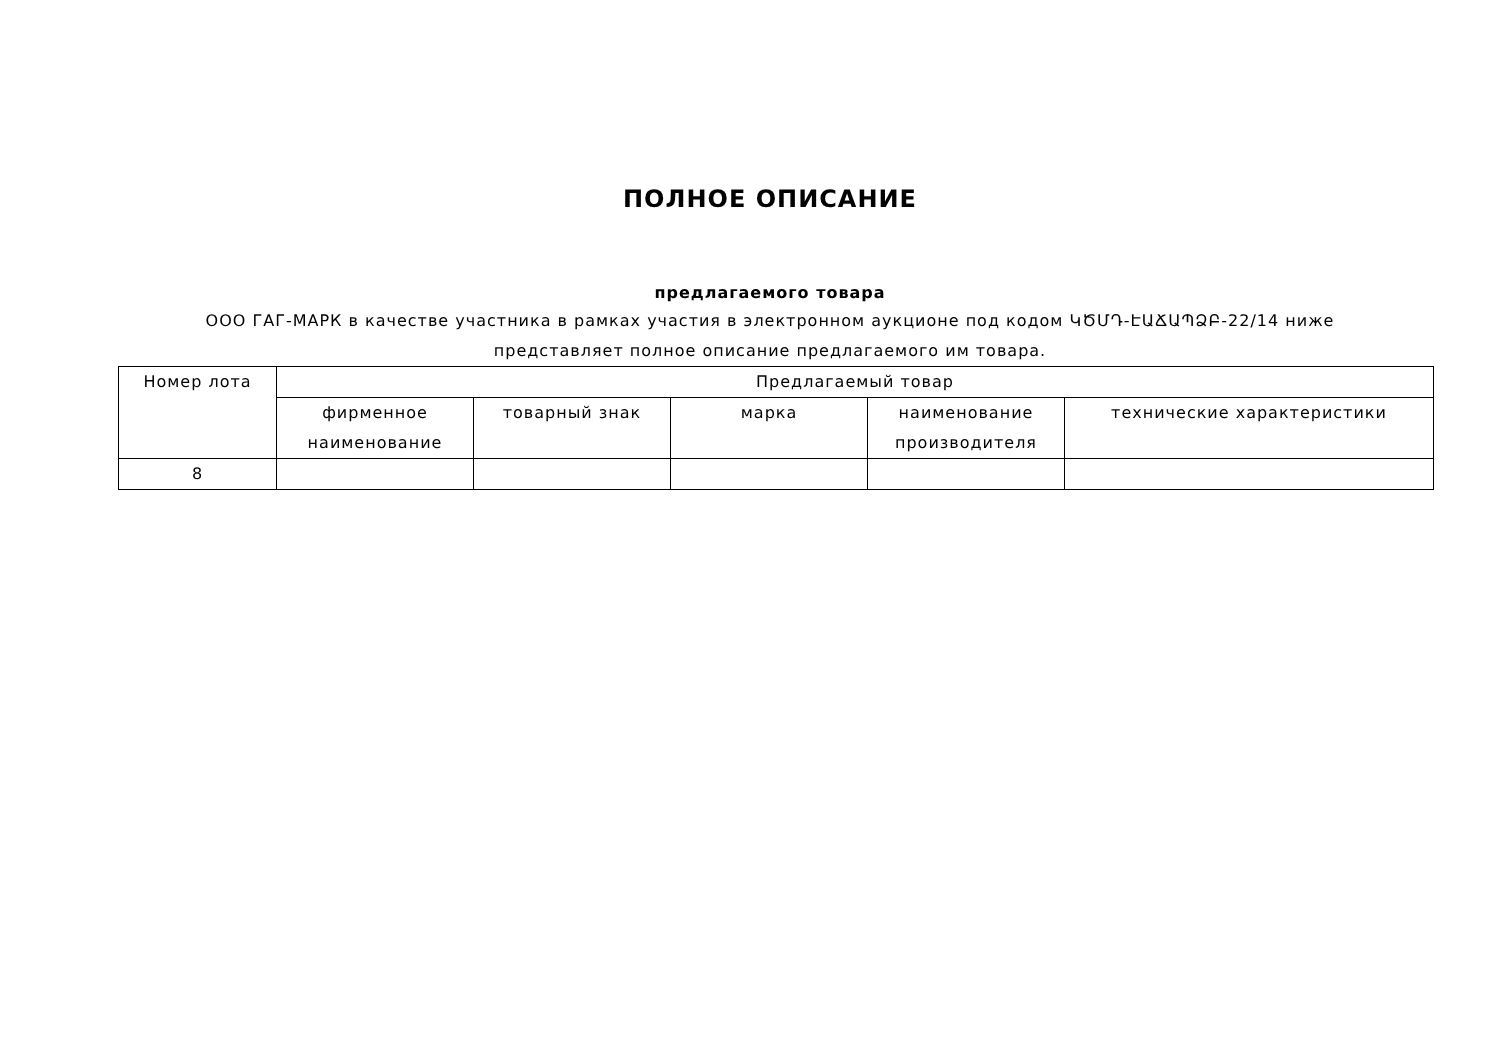ПОЛНОЕ ОПИСАНИЕ
предлагаемого товара
ООО ГАГ-МАРК в качестве участника в рамках участия в электронном аукционе под кодом ԿԾՄԴ-ԷԱՃԱՊՁԲ-22/14 ниже представляет полное описание предлагаемого им товара.
| Номер лота | Предлагаемый товар | | | | |
| --- | --- | --- | --- | --- | --- |
| | фирменное наименование | товарный знак | марка | наименование производителя | технические характеристики |
| 8 | | | | | |